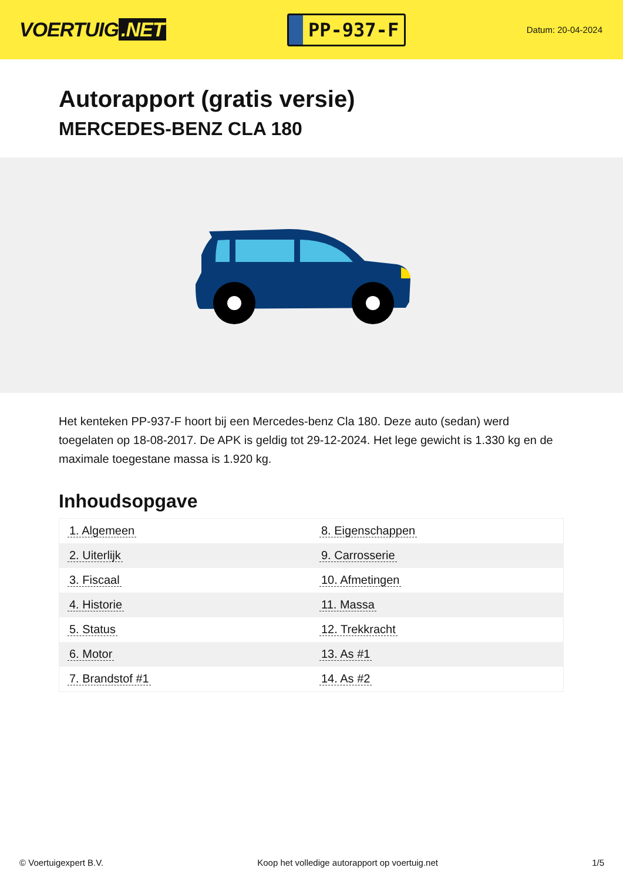VOERTUIG.NET
PP-937-F
Datum: 20-04-2024
Autorapport (gratis versie)
MERCEDES-BENZ CLA 180
Het kenteken PP-937-F hoort bij een Mercedes-benz Cla 180. Deze auto (sedan) werd toegelaten op 18-08-2017. De APK is geldig tot 29-12-2024. Het lege gewicht is 1.330 kg en de maximale toegestane massa is 1.920 kg.
Inhoudsopgave
| 1. Algemeen | 8. Eigenschappen |
| 2. Uiterlijk | 9. Carrosserie |
| 3. Fiscaal | 10. Afmetingen |
| 4. Historie | 11. Massa |
| 5. Status | 12. Trekkracht |
| 6. Motor | 13. As #1 |
| 7. Brandstof #1 | 14. As #2 |
© Voertuigexpert B.V. Koop het volledige autorapport op voertuig.net 1/5